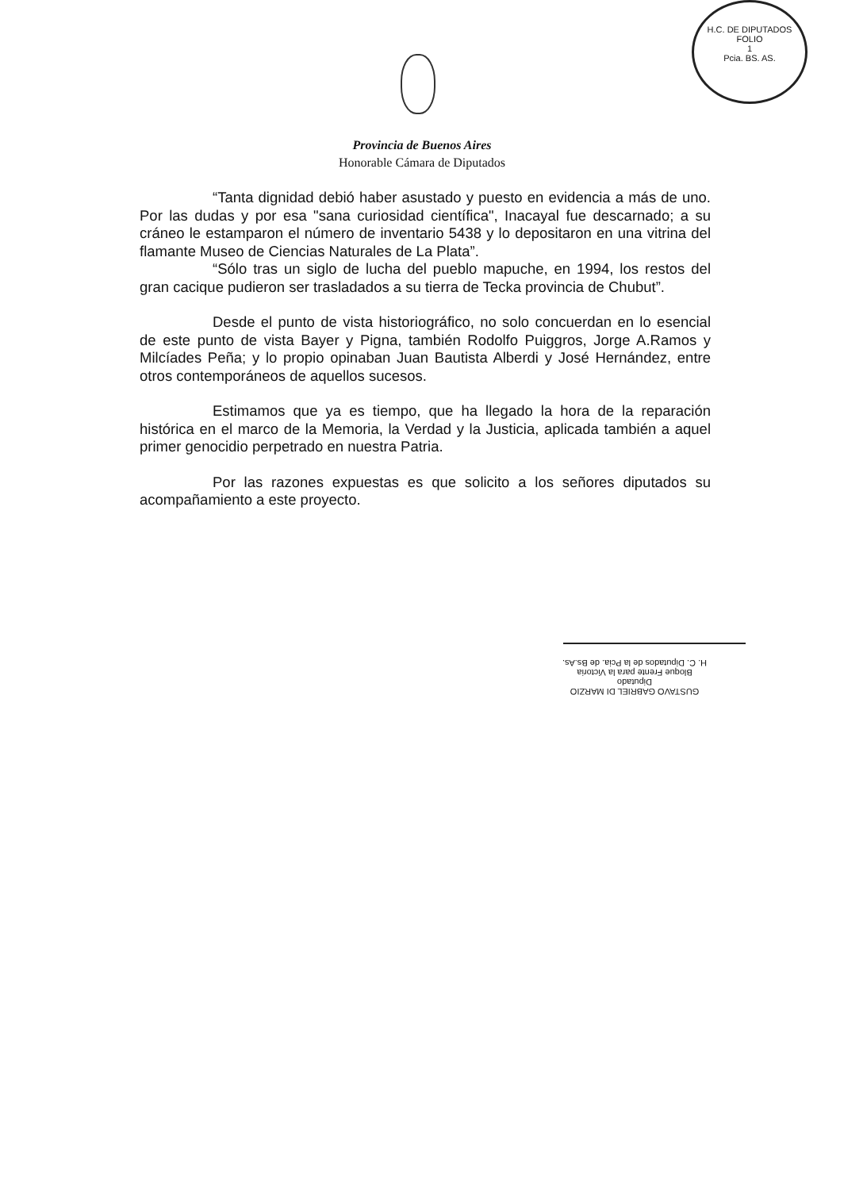H.C. DE DIPUTADOS
FOLIO
1
Pcia. BS. AS.
Provincia de Buenos Aires
Honorable Cámara de Diputados
“Tanta dignidad debió haber asustado y puesto en evidencia a más de uno. Por las dudas y por esa "sana curiosidad científica", Inacayal fue descarnado; a su cráneo le estamparon el número de inventario 5438 y lo depositaron en una vitrina del flamante Museo de Ciencias Naturales de La Plata”.
“Sólo tras un siglo de lucha del pueblo mapuche, en 1994, los restos del gran cacique pudieron ser trasladados a su tierra de Tecka provincia de Chubut”.
Desde el punto de vista historiográfico, no solo concuerdan en lo esencial de este punto de vista Bayer y Pigna, también Rodolfo Puiggros, Jorge A.Ramos y Milcíades Peña; y lo propio opinaban Juan Bautista Alberdi y José Hernández, entre otros contemporáneos de aquellos sucesos.
Estimamos que ya es tiempo, que ha llegado la hora de la reparación histórica en el marco de la Memoria, la Verdad y la Justicia, aplicada también a aquel primer genocidio perpetrado en nuestra Patria.
Por las razones expuestas es que solicito a los señores diputados su acompañamiento a este proyecto.
GUSTAVO GABRIEL DI MARZIO
Diputado
Bloque Frente para la Victoria
H. C. Diputados de la Pcia. de Bs.As.